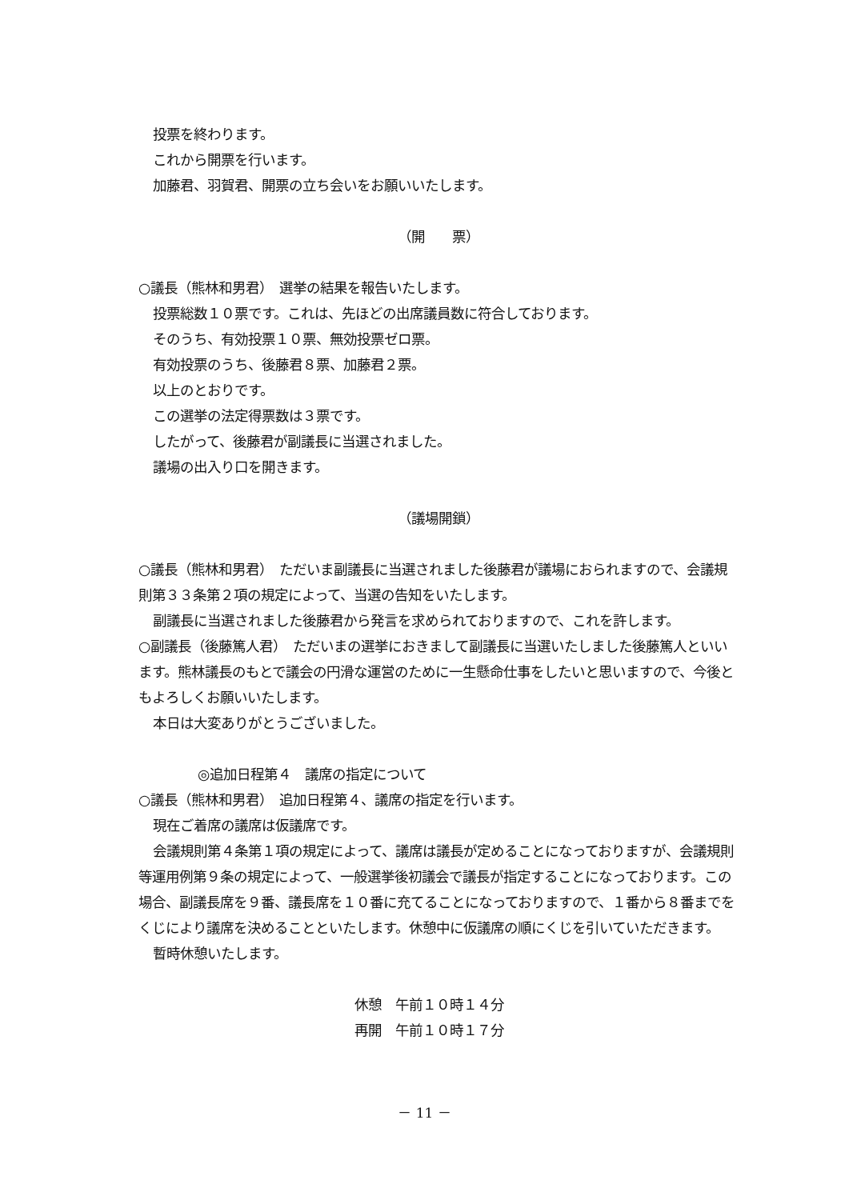投票を終わります。
これから開票を行います。
加藤君、羽賀君、開票の立ち会いをお願いいたします。
（開　　票）
○議長（熊林和男君）　選挙の結果を報告いたします。
投票総数１０票です。これは、先ほどの出席議員数に符合しております。
そのうち、有効投票１０票、無効投票ゼロ票。
有効投票のうち、後藤君８票、加藤君２票。
以上のとおりです。
この選挙の法定得票数は３票です。
したがって、後藤君が副議長に当選されました。
議場の出入り口を開きます。
（議場開鎖）
○議長（熊林和男君）　ただいま副議長に当選されました後藤君が議場におられますので、会議規則第３３条第２項の規定によって、当選の告知をいたします。
副議長に当選されました後藤君から発言を求められておりますので、これを許します。
○副議長（後藤篤人君）　ただいまの選挙におきまして副議長に当選いたしました後藤篤人といいます。熊林議長のもとで議会の円滑な運営のために一生懸命仕事をしたいと思いますので、今後ともよろしくお願いいたします。
本日は大変ありがとうございました。
◎追加日程第４　議席の指定について
○議長（熊林和男君）　追加日程第４、議席の指定を行います。
現在ご着席の議席は仮議席です。
会議規則第４条第１項の規定によって、議席は議長が定めることになっておりますが、会議規則等運用例第９条の規定によって、一般選挙後初議会で議長が指定することになっております。この場合、副議長席を９番、議長席を１０番に充てることになっておりますので、１番から８番までをくじにより議席を決めることといたします。休憩中に仮議席の順にくじを引いていただきます。
暫時休憩いたします。
休憩　午前１０時１４分
再開　午前１０時１７分
－ 11 －